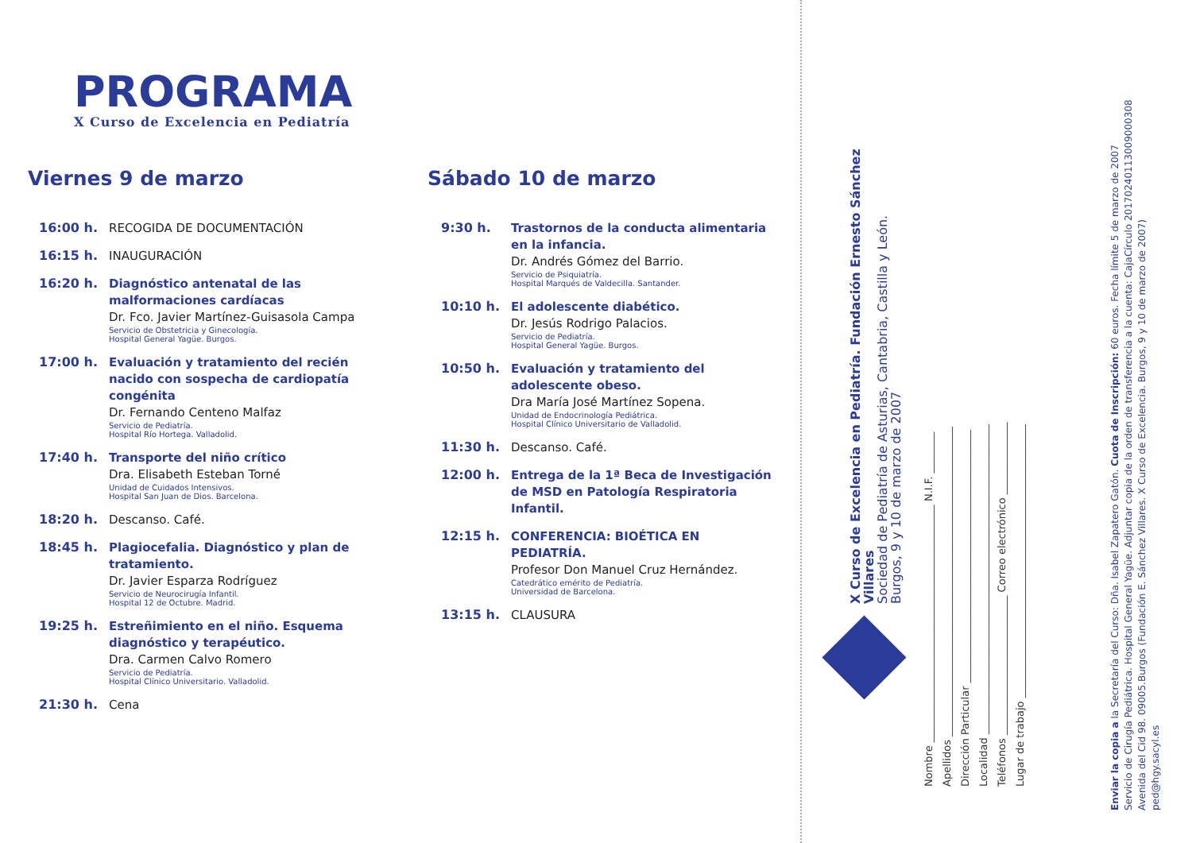PROGRAMA
X Curso de Excelencia en Pediatría
Viernes 9 de marzo
16:00 h.
RECOGIDA DE DOCUMENTACIÓN
16:15 h.
INAUGURACIÓN
16:20 h.
Diagnóstico antenatal de las malformaciones cardíacas
Dr. Fco. Javier Martínez-Guisasola Campa
Servicio de Obstetricia y Ginecología.
Hospital General Yagüe. Burgos.
17:00 h.
Evaluación y tratamiento del recién nacido con sospecha de cardiopatía congénita
Dr. Fernando Centeno Malfaz
Servicio de Pediatría.
Hospital Río Hortega. Valladolid.
17:40 h.
Transporte del niño crítico
Dra. Elisabeth Esteban Torné
Unidad de Cuidados Intensivos.
Hospital San Juan de Dios. Barcelona.
18:20 h.
Descanso. Café.
18:45 h.
Plagiocefalia. Diagnóstico y plan de tratamiento.
Dr. Javier Esparza Rodríguez
Servicio de Neurocirugía Infantil.
Hospital 12 de Octubre. Madrid.
19:25 h.
Estreñimiento en el niño. Esquema diagnóstico y terapéutico.
Dra. Carmen Calvo Romero
Servicio de Pediatría.
Hospital Clínico Universitario. Valladolid.
21:30 h.
Cena
Sábado 10 de marzo
9:30 h.
Trastornos de la conducta alimentaria en la infancia.
Dr. Andrés Gómez del Barrio.
Servicio de Psiquiatría.
Hospital Marqués de Valdecilla. Santander.
10:10 h.
El adolescente diabético.
Dr. Jesús Rodrigo Palacios.
Servicio de Pediatría.
Hospital General Yagüe. Burgos.
10:50 h.
Evaluación y tratamiento del adolescente obeso.
Dra María José Martínez Sopena.
Unidad de Endocrinología Pediátrica.
Hospital Clínico Universitario de Valladolid.
11:30 h.
Descanso. Café.
12:00 h.
Entrega de la 1ª Beca de Investigación de MSD en Patología Respiratoria Infantil.
12:15 h.
CONFERENCIA: BIOÉTICA EN PEDIATRÍA.
Profesor Don Manuel Cruz Hernández.
Catedrático emérito de Pediatría.
Universidad de Barcelona.
13:15 h.
CLAUSURA
X Curso de Excelencia en Pediatría. Fundación Ernesto Sánchez Villares
Sociedad de Pediatría de Asturias, Cantabria, Castilla y León.
Burgos, 9 y 10 de marzo de 2007
Nombre ______________________________________________ N.I.F. ________
Apellidos ____________________________________________________________
Dirección Particular _________________________________________________
Localidad ____________________________________________________________
Teléfonos ___________________________ Correo electrónico ______________
Lugar de trabajo _____________________________________________________
Enviar la copia a la Secretaría del Curso: Dña. Isabel Zapatero Gatón. Cuota de Inscripción: 60 euros. Fecha límite 5 de marzo de 2007
Servicio de Cirugía Pediátrica. Hospital General Yagüe. Adjuntar copia de la orden de transferencia a la cuenta: CajaCírculo 20170240113009000308
Avenida del Cid 98. 09005.Burgos (Fundación E. Sánchez Villares. X Curso de Excelencia. Burgos, 9 y 10 de marzo de 2007)
ped@hgy.sacyl.es